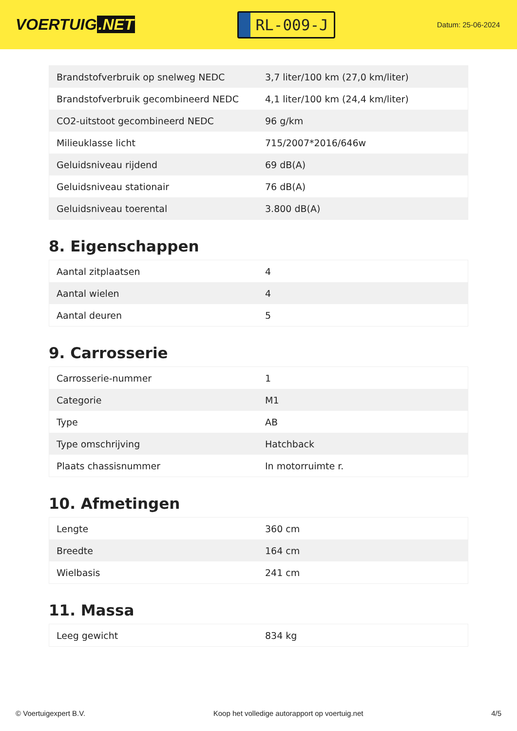VOERTUIG.NET
RL-009-J
Datum: 25-06-2024
| Brandstofverbruik op snelweg NEDC | 3,7 liter/100 km (27,0 km/liter) |
| Brandstofverbruik gecombineerd NEDC | 4,1 liter/100 km (24,4 km/liter) |
| CO2-uitstoot gecombineerd NEDC | 96 g/km |
| Milieuklasse licht | 715/2007*2016/646w |
| Geluidsniveau rijdend | 69 dB(A) |
| Geluidsniveau stationair | 76 dB(A) |
| Geluidsniveau toerental | 3.800 dB(A) |
8. Eigenschappen
| Aantal zitplaatsen | 4 |
| Aantal wielen | 4 |
| Aantal deuren | 5 |
9. Carrosserie
| Carrosserie-nummer | 1 |
| Categorie | M1 |
| Type | AB |
| Type omschrijving | Hatchback |
| Plaats chassisnummer | In motorruimte r. |
10. Afmetingen
| Lengte | 360 cm |
| Breedte | 164 cm |
| Wielbasis | 241 cm |
11. Massa
| Leeg gewicht | 834 kg |
© Voertuigexpert B.V. Koop het volledige autorapport op voertuig.net 4/5